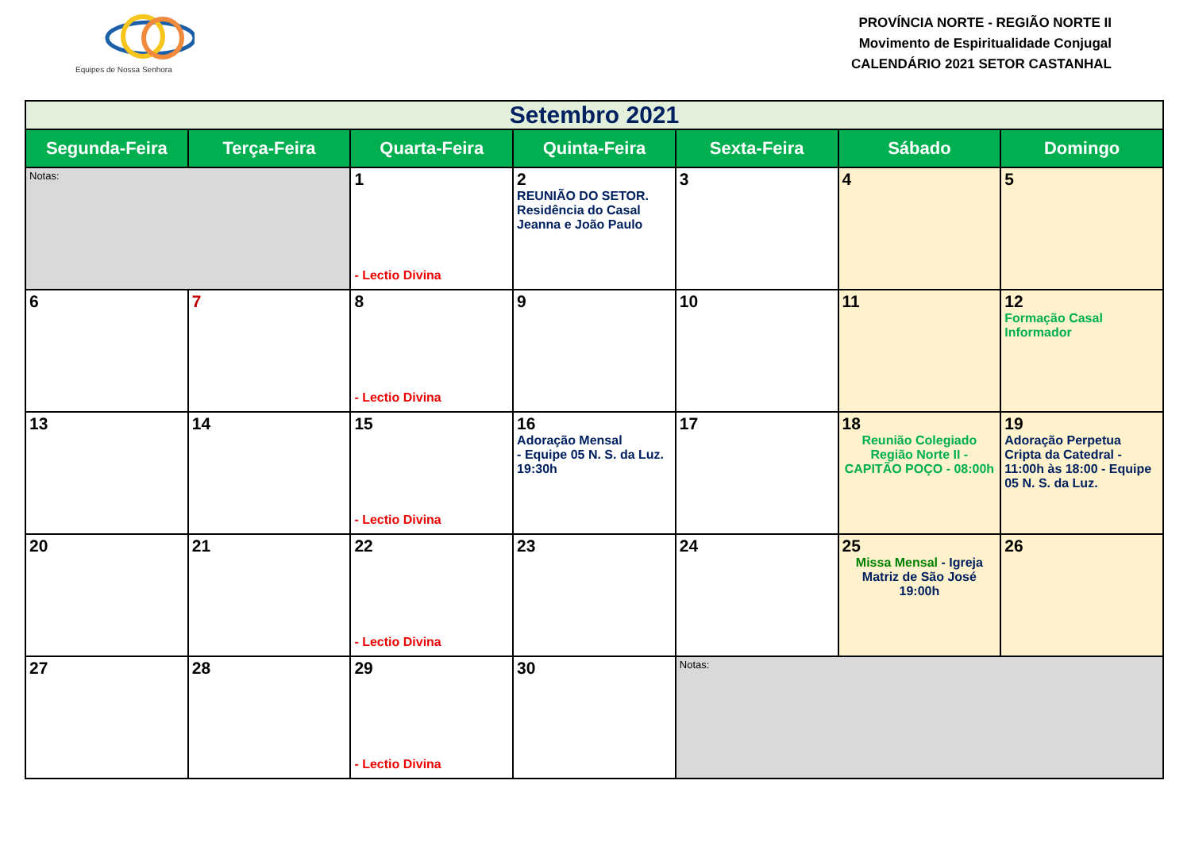Equipes de Nossa Senhora
PROVÍNCIA NORTE - REGIÃO NORTE II
Movimento de Espiritualidade Conjugal
CALENDÁRIO 2021 SETOR CASTANHAL
| Setembro 2021 | | | | | | |
| Segunda-Feira | Terça-Feira | Quarta-Feira | Quinta-Feira | Sexta-Feira | Sábado | Domingo |
| Notas: | | 1 - Lectio Divina | 2 REUNIÃO DO SETOR. Residência do Casal Jeanna e João Paulo | 3 | 4 | 5 |
| 6 | 7 | 8 - Lectio Divina | 9 | 10 | 11 | 12 Formação Casal Informador |
| 13 | 14 | 15 - Lectio Divina | 16 Adoração Mensal - Equipe 05 N. S. da Luz. 19:30h | 17 | 18 Reunião Colegiado Região Norte II - CAPITÃO POÇO - 08:00h | 19 Adoração Perpetua Cripta da Catedral - 11:00h às 18:00 - Equipe 05 N. S. da Luz. |
| 20 | 21 | 22 - Lectio Divina | 23 | 24 | 25 Missa Mensal - Igreja Matriz de São José 19:00h | 26 |
| 27 | 28 | 29 - Lectio Divina | 30 | Notas: | | |